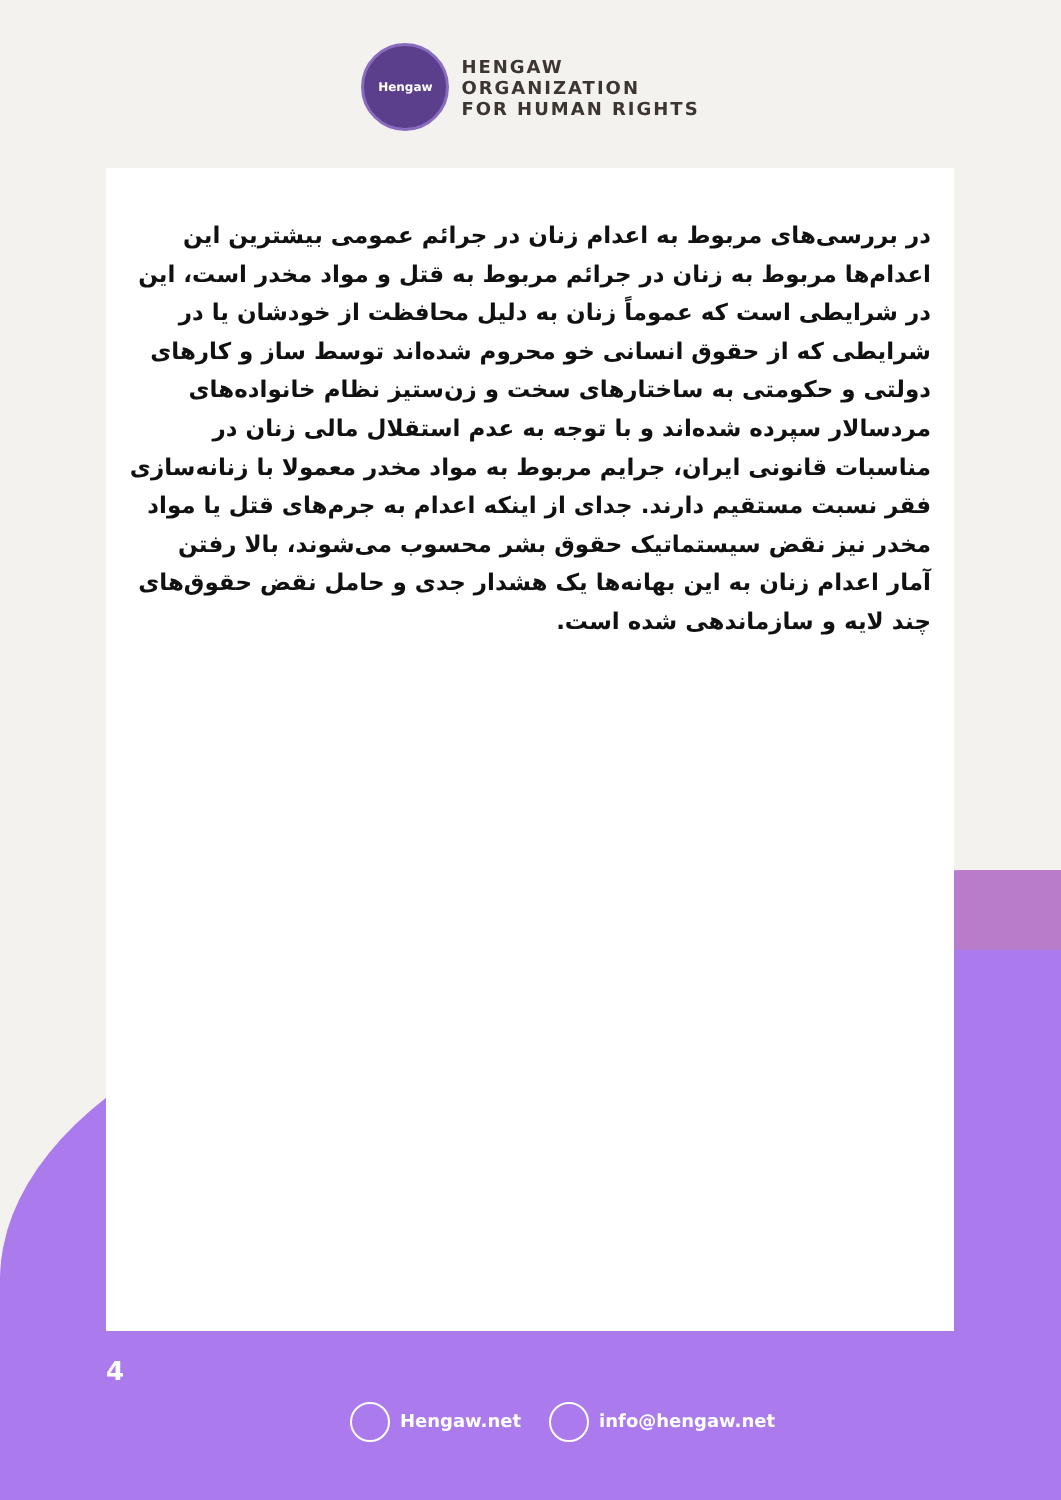Hengaw
HENGAW
ORGANIZATION
FOR HUMAN RIGHTS
در بررسی‌های مربوط به اعدام زنان در جرائم عمومی بیشترین این اعدام‌ها مربوط به زنان در جرائم مربوط به قتل و مواد مخدر است، این در شرایطی است که عموماً زنان به دلیل محافظت از خودشان یا در شرایطی که از حقوق انسانی خو محروم شده‌اند توسط ساز و کارهای دولتی و حکومتی به ساختارهای سخت و زن‌ستیز نظام خانواده‌های مردسالار سپرده شده‌اند و با توجه به عدم استقلال مالی زنان در مناسبات قانونی ایران، جرایم مربوط به مواد مخدر معمولا با زنانه‌سازی فقر نسبت مستقیم دارند. جدای از اینکه اعدام به جرم‌های قتل یا مواد مخدر نیز نقض سیستماتیک حقوق بشر محسوب می‌شوند، بالا رفتن آمار اعدام زنان به این بهانه‌ها یک هشدار جدی و حامل نقض حقوق‌های چند لایه و سازماندهی شده است.
4
Hengaw.net info@hengaw.net